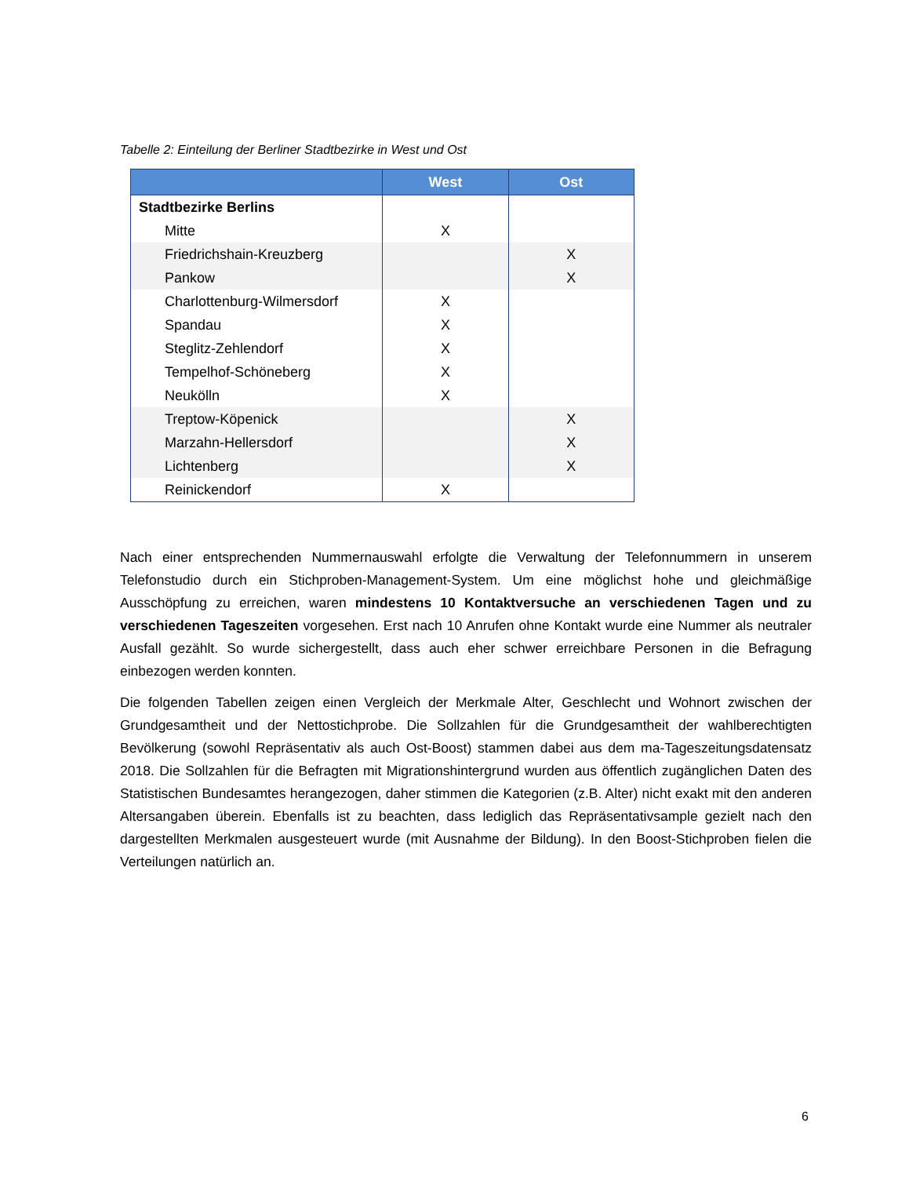Tabelle 2: Einteilung der Berliner Stadtbezirke in West und Ost
| | West | Ost |
| --- | --- | --- |
| Stadtbezirke Berlins | | |
| Mitte | X | |
| Friedrichshain-Kreuzberg | | X |
| Pankow | | X |
| Charlottenburg-Wilmersdorf | X | |
| Spandau | X | |
| Steglitz-Zehlendorf | X | |
| Tempelhof-Schöneberg | X | |
| Neukölln | X | |
| Treptow-Köpenick | | X |
| Marzahn-Hellersdorf | | X |
| Lichtenberg | | X |
| Reinickendorf | X | |
Nach einer entsprechenden Nummernauswahl erfolgte die Verwaltung der Telefonnummern in unserem Telefonstudio durch ein Stichproben-Management-System. Um eine möglichst hohe und gleichmäßige Ausschöpfung zu erreichen, waren mindestens 10 Kontaktversuche an verschiedenen Tagen und zu verschiedenen Tageszeiten vorgesehen. Erst nach 10 Anrufen ohne Kontakt wurde eine Nummer als neutraler Ausfall gezählt. So wurde sichergestellt, dass auch eher schwer erreichbare Personen in die Befragung einbezogen werden konnten.
Die folgenden Tabellen zeigen einen Vergleich der Merkmale Alter, Geschlecht und Wohnort zwischen der Grundgesamtheit und der Nettostichprobe. Die Sollzahlen für die Grundgesamtheit der wahlberechtigten Bevölkerung (sowohl Repräsentativ als auch Ost-Boost) stammen dabei aus dem ma-Tageszeitungsdatensatz 2018. Die Sollzahlen für die Befragten mit Migrationshintergrund wurden aus öffentlich zugänglichen Daten des Statistischen Bundesamtes herangezogen, daher stimmen die Kategorien (z.B. Alter) nicht exakt mit den anderen Altersangaben überein. Ebenfalls ist zu beachten, dass lediglich das Repräsentativsample gezielt nach den dargestellten Merkmalen ausgesteuert wurde (mit Ausnahme der Bildung). In den Boost-Stichproben fielen die Verteilungen natürlich an.
6